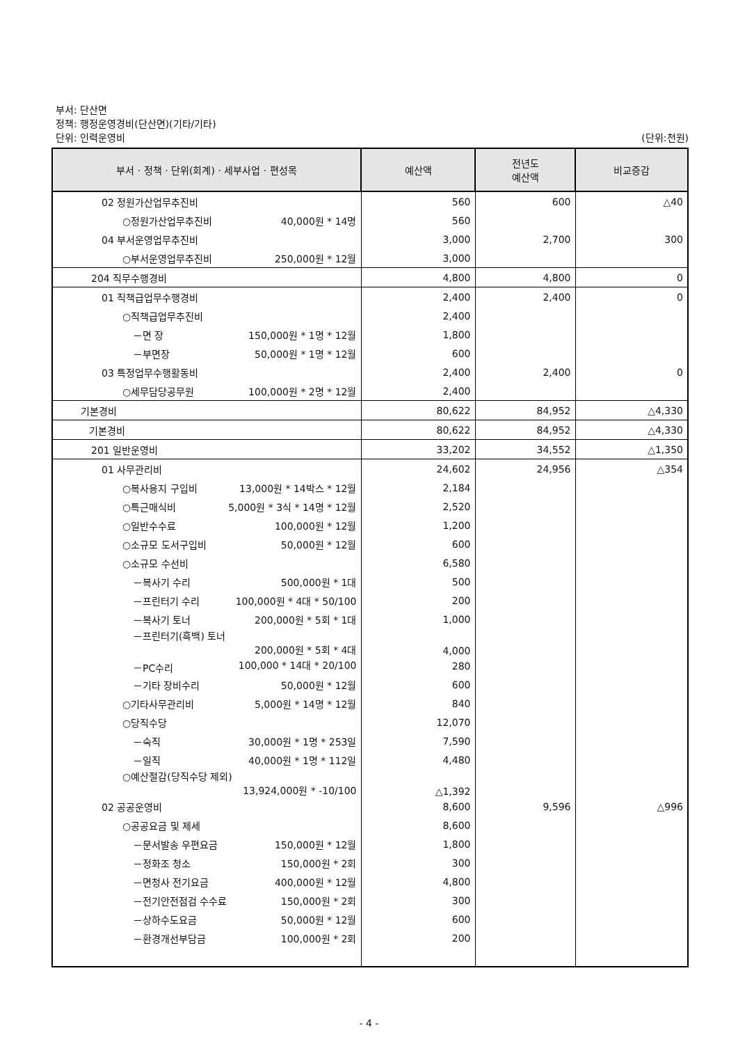부서: 단산면
정책: 행정운영경비(단산면)(기타/기타)
단위: 인력운영비 (단위:천원)
| 부서 · 정책 · 단위(회계) · 세부사업 · 편성목 | 예산액 | 전년도 예산액 | 비교증감 |
| --- | --- | --- | --- |
| 02 정원가산업무추진비 | 560 | 600 | △40 |
| ○정원가산업무추진비 40,000원 * 14명 | 560 | | |
| 04 부서운영업무추진비 | 3,000 | 2,700 | 300 |
| ○부서운영업무추진비 250,000원 * 12월 | 3,000 | | |
| 204 직무수행경비 | 4,800 | 4,800 | 0 |
| 01 직책급업무수행경비 | 2,400 | 2,400 | 0 |
| ○직책급업무추진비 | 2,400 | | |
| －면 장 150,000원 * 1명 * 12월 | 1,800 | | |
| －부면장 50,000원 * 1명 * 12월 | 600 | | |
| 03 특정업무수행활동비 | 2,400 | 2,400 | 0 |
| ○세무담당공무원 100,000원 * 2명 * 12월 | 2,400 | | |
| 기본경비 | 80,622 | 84,952 | △4,330 |
| 기본경비 | 80,622 | 84,952 | △4,330 |
| 201 일반운영비 | 33,202 | 34,552 | △1,350 |
| 01 사무관리비 | 24,602 | 24,956 | △354 |
| ○복사용지 구입비 13,000원 * 14박스 * 12월 | 2,184 | | |
| ○특근매식비 5,000원 * 3식 * 14명 * 12월 | 2,520 | | |
| ○일반수수료 100,000원 * 12월 | 1,200 | | |
| ○소규모 도서구입비 50,000원 * 12월 | 600 | | |
| ○소규모 수선비 | 6,580 | | |
| －복사기 수리 500,000원 * 1대 | 500 | | |
| －프린터기 수리 100,000원 * 4대 * 50/100 | 200 | | |
| －복사기 토너 200,000원 * 5회 * 1대 | 1,000 | | |
| －프린터기(흑백) 토너 200,000원 * 5회 * 4대 | 4,000 | | |
| －PC수리 100,000 * 14대 * 20/100 | 280 | | |
| －기타 장비수리 50,000원 * 12월 | 600 | | |
| ○기타사무관리비 5,000원 * 14명 * 12월 | 840 | | |
| ○당직수당 | 12,070 | | |
| －숙직 30,000원 * 1명 * 253일 | 7,590 | | |
| －일직 40,000원 * 1명 * 112일 | 4,480 | | |
| ○예산절감(당직수당 제외) 13,924,000원 * -10/100 | △1,392 | | |
| 02 공공운영비 | 8,600 | 9,596 | △996 |
| ○공공요금 및 제세 | 8,600 | | |
| －문서발송 우편요금 150,000원 * 12월 | 1,800 | | |
| －정화조 청소 150,000원 * 2회 | 300 | | |
| －면청사 전기요금 400,000원 * 12월 | 4,800 | | |
| －전기안전점검 수수료 150,000원 * 2회 | 300 | | |
| －상하수도요금 50,000원 * 12월 | 600 | | |
| －환경개선부담금 100,000원 * 2회 | 200 | | |
- 4 -